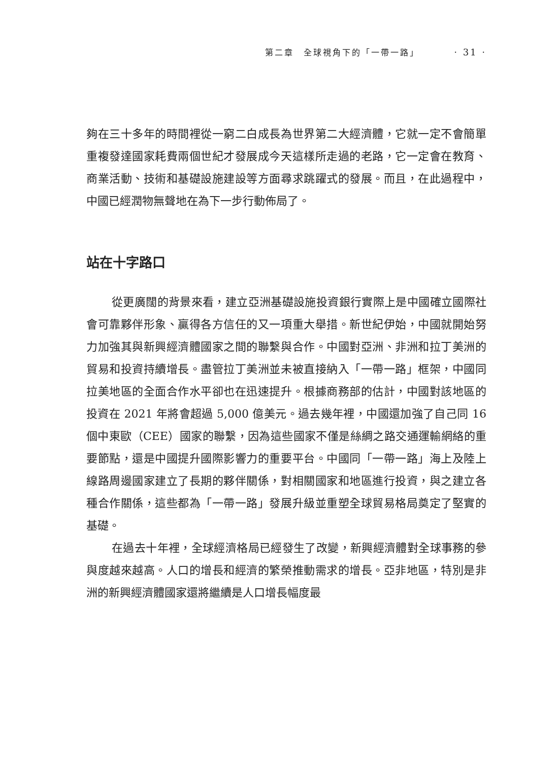第二章　全球視角下的「一帶一路」 · 31 ·
夠在三十多年的時間裡從一窮二白成長為世界第二大經濟體，它就一定不會簡單重複發達國家耗費兩個世紀才發展成今天這樣所走過的老路，它一定會在教育、商業活動、技術和基礎設施建設等方面尋求跳躍式的發展。而且，在此過程中，中國已經潤物無聲地在為下一步行動佈局了。
站在十字路口
從更廣闊的背景來看，建立亞洲基礎設施投資銀行實際上是中國確立國際社會可靠夥伴形象、贏得各方信任的又一項重大舉措。新世紀伊始，中國就開始努力加強其與新興經濟體國家之間的聯繫與合作。中國對亞洲、非洲和拉丁美洲的貿易和投資持續增長。盡管拉丁美洲並未被直接納入「一帶一路」框架，中國同拉美地區的全面合作水平卻也在迅速提升。根據商務部的估計，中國對該地區的投資在 2021 年將會超過 5,000 億美元。過去幾年裡，中國還加強了自己同 16 個中東歐（CEE）國家的聯繫，因為這些國家不僅是絲綢之路交通運輸網絡的重要節點，還是中國提升國際影響力的重要平台。中國同「一帶一路」海上及陸上線路周邊國家建立了長期的夥伴關係，對相關國家和地區進行投資，與之建立各種合作關係，這些都為「一帶一路」發展升級並重塑全球貿易格局奠定了堅實的基礎。
在過去十年裡，全球經濟格局已經發生了改變，新興經濟體對全球事務的參與度越來越高。人口的增長和經濟的繁榮推動需求的增長。亞非地區，特別是非洲的新興經濟體國家還將繼續是人口增長幅度最